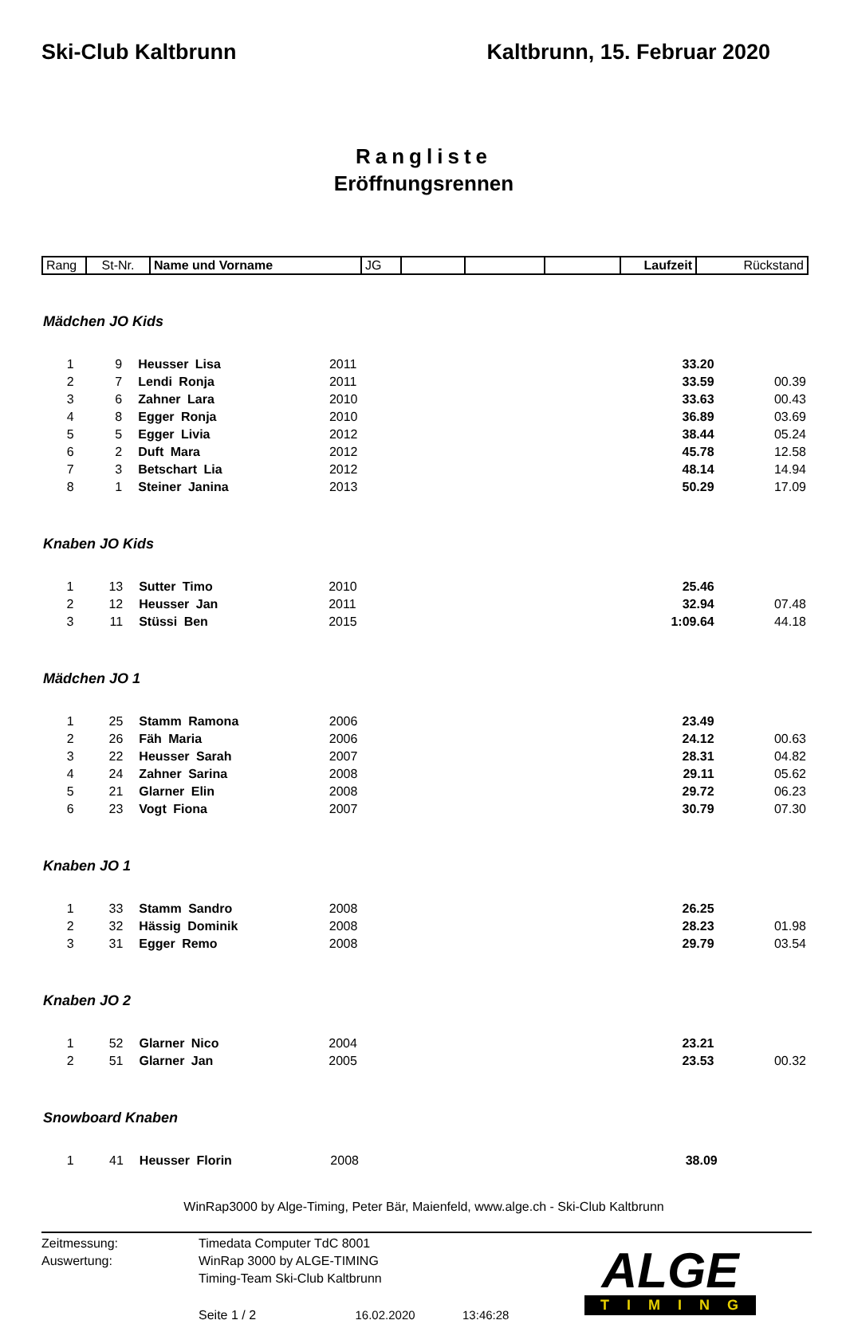Ski-Club Kaltbrunn Kaltbrunn, 15. Februar 2020
Rangliste
Eröffnungsrennen
| Rang | St-Nr. | Name und Vorname | JG | | | | Laufzeit | Rückstand |
Mädchen JO Kids
| 1 | 9 | Heusser Lisa | 2011 | 33.20 | |
| 2 | 7 | Lendi Ronja | 2011 | 33.59 | 00.39 |
| 3 | 6 | Zahner Lara | 2010 | 33.63 | 00.43 |
| 4 | 8 | Egger Ronja | 2010 | 36.89 | 03.69 |
| 5 | 5 | Egger Livia | 2012 | 38.44 | 05.24 |
| 6 | 2 | Duft Mara | 2012 | 45.78 | 12.58 |
| 7 | 3 | Betschart Lia | 2012 | 48.14 | 14.94 |
| 8 | 1 | Steiner Janina | 2013 | 50.29 | 17.09 |
Knaben JO Kids
| 1 | 13 | Sutter Timo | 2010 | 25.46 | |
| 2 | 12 | Heusser Jan | 2011 | 32.94 | 07.48 |
| 3 | 11 | Stüssi Ben | 2015 | 1:09.64 | 44.18 |
Mädchen JO 1
| 1 | 25 | Stamm Ramona | 2006 | 23.49 | |
| 2 | 26 | Fäh Maria | 2006 | 24.12 | 00.63 |
| 3 | 22 | Heusser Sarah | 2007 | 28.31 | 04.82 |
| 4 | 24 | Zahner Sarina | 2008 | 29.11 | 05.62 |
| 5 | 21 | Glarner Elin | 2008 | 29.72 | 06.23 |
| 6 | 23 | Vogt Fiona | 2007 | 30.79 | 07.30 |
Knaben JO 1
| 1 | 33 | Stamm Sandro | 2008 | 26.25 | |
| 2 | 32 | Hässig Dominik | 2008 | 28.23 | 01.98 |
| 3 | 31 | Egger Remo | 2008 | 29.79 | 03.54 |
Knaben JO 2
| 1 | 52 | Glarner Nico | 2004 | 23.21 | |
| 2 | 51 | Glarner Jan | 2005 | 23.53 | 00.32 |
Snowboard Knaben
| 1 | 41 | Heusser Florin | 2008 | 38.09 | |
WinRap3000 by Alge-Timing, Peter Bär, Maienfeld, www.alge.ch - Ski-Club Kaltbrunn
Zeitmessung:
Auswertung:
Timedata Computer TdC 8001
WinRap 3000 by ALGE-TIMING
Timing-Team Ski-Club Kaltbrunn
Seite 1 / 2 16.02.2020 13:46:28
ALGE
TIMING